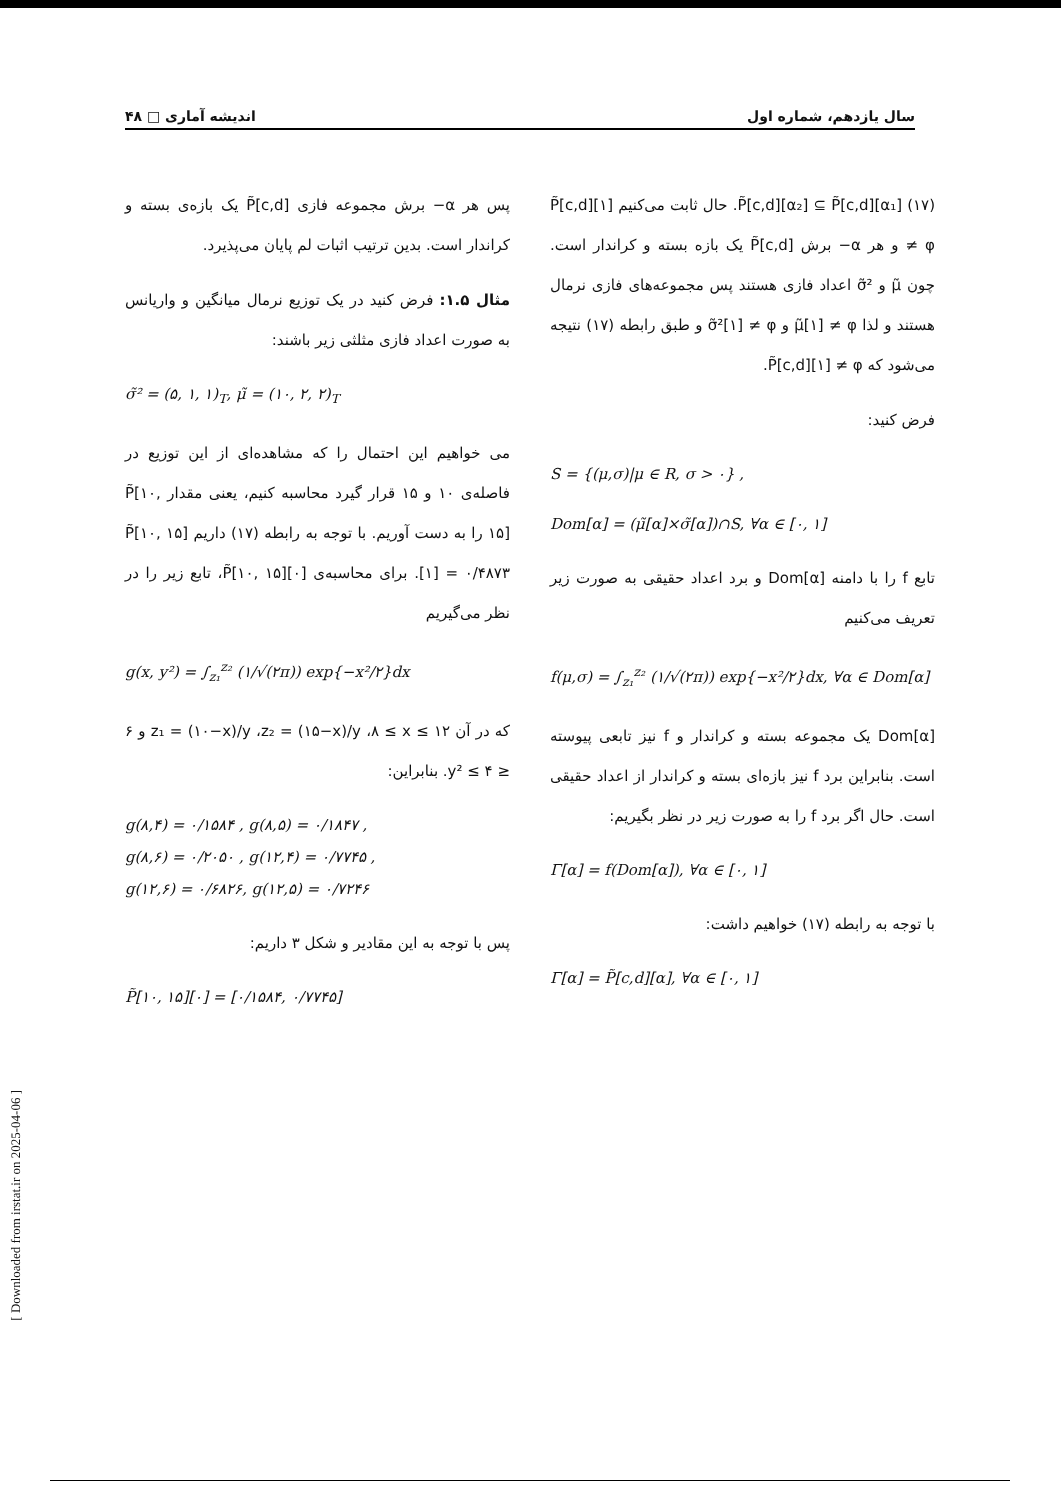سال یازدهم، شماره اول اندیشه آماری □ ۴۸
(۱۷) P̃[c,d][α₂] ⊆ P̃[c,d][α₁]. حال ثابت می‌کنیم P̃[c,d][۱] ≠ φ و هر α− برش P̃[c,d] یک بازه بسته و کراندار است. چون μ̃ و σ̃² اعداد فازی هستند پس مجموعه‌های فازی نرمال هستند و لذا μ̃[۱] ≠ φ و σ̃²[۱] ≠ φ و طبق رابطه (۱۷) نتیجه می‌شود که P̃[c,d][۱] ≠ φ.
فرض کنید:
S = {(μ,σ)|μ ∈ R, σ > ۰} ,
Dom[α] = (μ̃[α]×σ̃[α])∩S, ∀α ∈ [۰, ۱]
تابع f را با دامنه Dom[α] و برد اعداد حقیقی به صورت زیر تعریف می‌کنیم
f(μ,σ) = ∫<sub>z₁</sub><sup>z₂</sup> (۱/√(۲π)) exp{−x²/۲}dx, ∀α ∈ Dom[α]
Dom[α] یک مجموعه بسته و کراندار و f نیز تابعی پیوسته است. بنابراین برد f نیز بازه‌ای بسته و کراندار از اعداد حقیقی است. حال اگر برد f را به صورت زیر در نظر بگیریم:
Γ[α] = f(Dom[α]), ∀α ∈ [۰, ۱]
با توجه به رابطه (۱۷) خواهیم داشت:
Γ[α] = P̃[c,d][α], ∀α ∈ [۰, ۱]
پس هر α− برش مجموعه فازی P̃[c,d] یک بازه‌ی بسته و کراندار است. بدین ترتیب اثبات لم پایان می‌پذیرد.
مثال ۱.۵: فرض کنید در یک توزیع نرمال میانگین و واریانس به صورت اعداد فازی مثلثی زیر باشند:
σ̃² = (۵, ۱, ۱)<sub>T</sub>, μ̃ = (۱۰, ۲, ۲)<sub>T</sub>
می خواهیم این احتمال را که مشاهده‌ای از این توزیع در فاصله‌ی ۱۰ و ۱۵ قرار گیرد محاسبه کنیم، یعنی مقدار P̃[۱۰, ۱۵] را به دست آوریم. با توجه به رابطه (۱۷) داریم P̃[۱۰, ۱۵][۱] = ۰/۴۸۷۳. برای محاسبه‌ی P̃[۱۰, ۱۵][۰]، تابع زیر را در نظر می‌گیریم
g(x, y²) = ∫<sub>z₁</sub><sup>z₂</sup> (۱/√(۲π)) exp{−x²/۲}dx
که در آن z₁ = (۱۰−x)/y ،z₂ = (۱۵−x)/y ،۸ ≤ x ≤ ۱۲ و ۶ ≤ y² ≤ ۴. بنابراین:
g(۸,۴) = ۰/۱۵۸۴ , g(۸,۵) = ۰/۱۸۴۷ ,
g(۸,۶) = ۰/۲۰۵۰ , g(۱۲,۴) = ۰/۷۷۴۵ ,
g(۱۲,۶) = ۰/۶۸۲۶, g(۱۲,۵) = ۰/۷۲۴۶
پس با توجه به این مقادیر و شکل ۳ داریم:
P̃[۱۰, ۱۵][۰] = [۰/۱۵۸۴, ۰/۷۷۴۵]
[ Downloaded from irstat.ir on 2025-04-06 ]